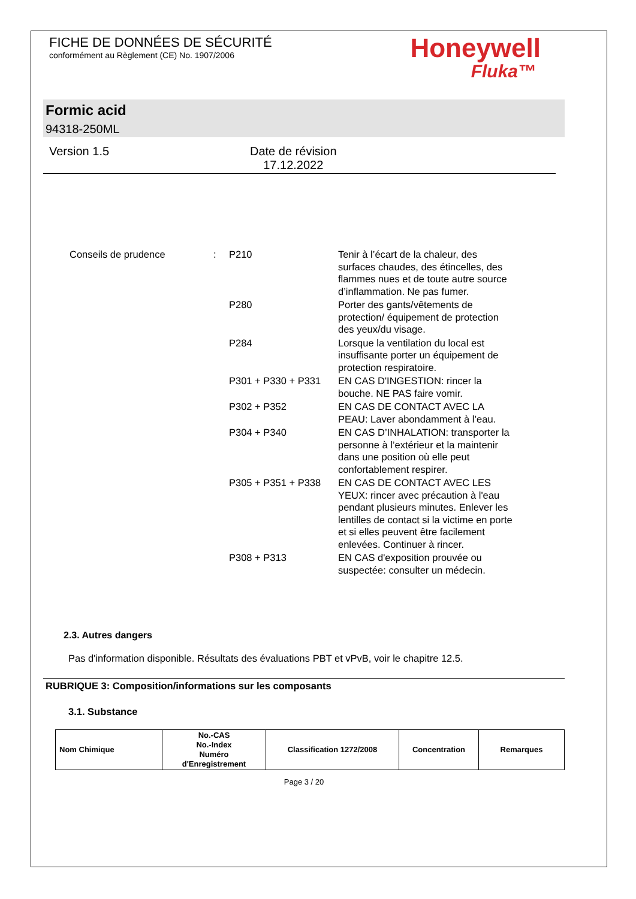FICHE DE DONNÉES DE SÉCURITÉ
conformément au Règlement (CE) No. 1907/2006
Honeywell
Fluka™
Formic acid
94318-250ML
Version 1.5 Date de révision
17.12.2022
| Conseils de prudence | : | P210 | Tenir à l’écart de la chaleur, des surfaces chaudes, des étincelles, des flammes nues et de toute autre source d’inflammation. Ne pas fumer. |
| | | P280 | Porter des gants/vêtements de protection/ équipement de protection des yeux/du visage. |
| | | P284 | Lorsque la ventilation du local est insuffisante porter un équipement de protection respiratoire. |
| | | P301 + P330 + P331 | EN CAS D'INGESTION: rincer la bouche. NE PAS faire vomir. |
| | | P302 + P352 | EN CAS DE CONTACT AVEC LA PEAU: Laver abondamment à l’eau. |
| | | P304 + P340 | EN CAS D’INHALATION: transporter la personne à l’extérieur et la maintenir dans une position où elle peut confortablement respirer. |
| | | P305 + P351 + P338 | EN CAS DE CONTACT AVEC LES YEUX: rincer avec précaution à l'eau pendant plusieurs minutes. Enlever les lentilles de contact si la victime en porte et si elles peuvent être facilement enlevées. Continuer à rincer. |
| | | P308 + P313 | EN CAS d'exposition prouvée ou suspectée: consulter un médecin. |
2.3. Autres dangers
Pas d'information disponible. Résultats des évaluations PBT et vPvB, voir le chapitre 12.5.
RUBRIQUE 3: Composition/informations sur les composants
3.1. Substance
| Nom Chimique | No.-CAS No.-Index Numéro d'Enregistrement | Classification 1272/2008 | Concentration | Remarques |
| --- | --- | --- | --- | --- |
Page 3 / 20